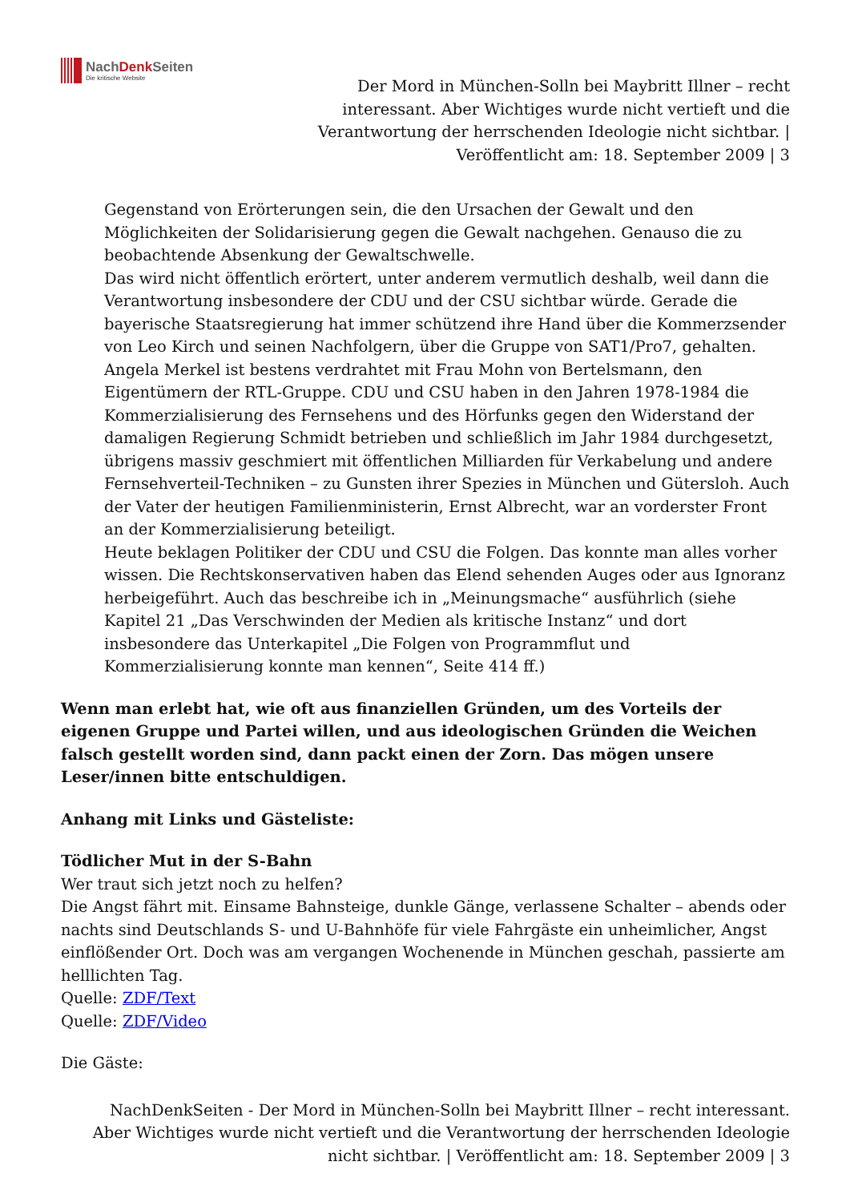NachDenk Seiten
Die kritische Website
Der Mord in München-Solln bei Maybritt Illner – recht interessant. Aber Wichtiges wurde nicht vertieft und die Verantwortung der herrschenden Ideologie nicht sichtbar. | Veröffentlicht am: 18. September 2009 | 3
Gegenstand von Erörterungen sein, die den Ursachen der Gewalt und den Möglichkeiten der Solidarisierung gegen die Gewalt nachgehen. Genauso die zu beobachtende Absenkung der Gewaltschwelle.
Das wird nicht öffentlich erörtert, unter anderem vermutlich deshalb, weil dann die Verantwortung insbesondere der CDU und der CSU sichtbar würde. Gerade die bayerische Staatsregierung hat immer schützend ihre Hand über die Kommerzsender von Leo Kirch und seinen Nachfolgern, über die Gruppe von SAT1/Pro7, gehalten. Angela Merkel ist bestens verdrahtet mit Frau Mohn von Bertelsmann, den Eigentümern der RTL-Gruppe. CDU und CSU haben in den Jahren 1978-1984 die Kommerzialisierung des Fernsehens und des Hörfunks gegen den Widerstand der damaligen Regierung Schmidt betrieben und schließlich im Jahr 1984 durchgesetzt, übrigens massiv geschmiert mit öffentlichen Milliarden für Verkabelung und andere Fernsehverteil-Techniken – zu Gunsten ihrer Spezies in München und Gütersloh. Auch der Vater der heutigen Familienministerin, Ernst Albrecht, war an vorderster Front an der Kommerzialisierung beteiligt.
Heute beklagen Politiker der CDU und CSU die Folgen. Das konnte man alles vorher wissen. Die Rechtskonservativen haben das Elend sehenden Auges oder aus Ignoranz herbeigeführt. Auch das beschreibe ich in „Meinungsmache“ ausführlich (siehe Kapitel 21 „Das Verschwinden der Medien als kritische Instanz“ und dort insbesondere das Unterkapitel „Die Folgen von Programmflut und Kommerzialisierung konnte man kennen“, Seite 414 ff.)
Wenn man erlebt hat, wie oft aus finanziellen Gründen, um des Vorteils der eigenen Gruppe und Partei willen, und aus ideologischen Gründen die Weichen falsch gestellt worden sind, dann packt einen der Zorn. Das mögen unsere Leser/innen bitte entschuldigen.
Anhang mit Links und Gästeliste:
Tödlicher Mut in der S-Bahn
Wer traut sich jetzt noch zu helfen?
Die Angst fährt mit. Einsame Bahnsteige, dunkle Gänge, verlassene Schalter – abends oder nachts sind Deutschlands S- und U-Bahnhöfe für viele Fahrgäste ein unheimlicher, Angst einflößender Ort. Doch was am vergangen Wochenende in München geschah, passierte am helllichten Tag.
Quelle: ZDF/Text
Quelle: ZDF/Video
Die Gäste:
NachDenkSeiten - Der Mord in München-Solln bei Maybritt Illner – recht interessant. Aber Wichtiges wurde nicht vertieft und die Verantwortung der herrschenden Ideologie nicht sichtbar. | Veröffentlicht am: 18. September 2009 | 3